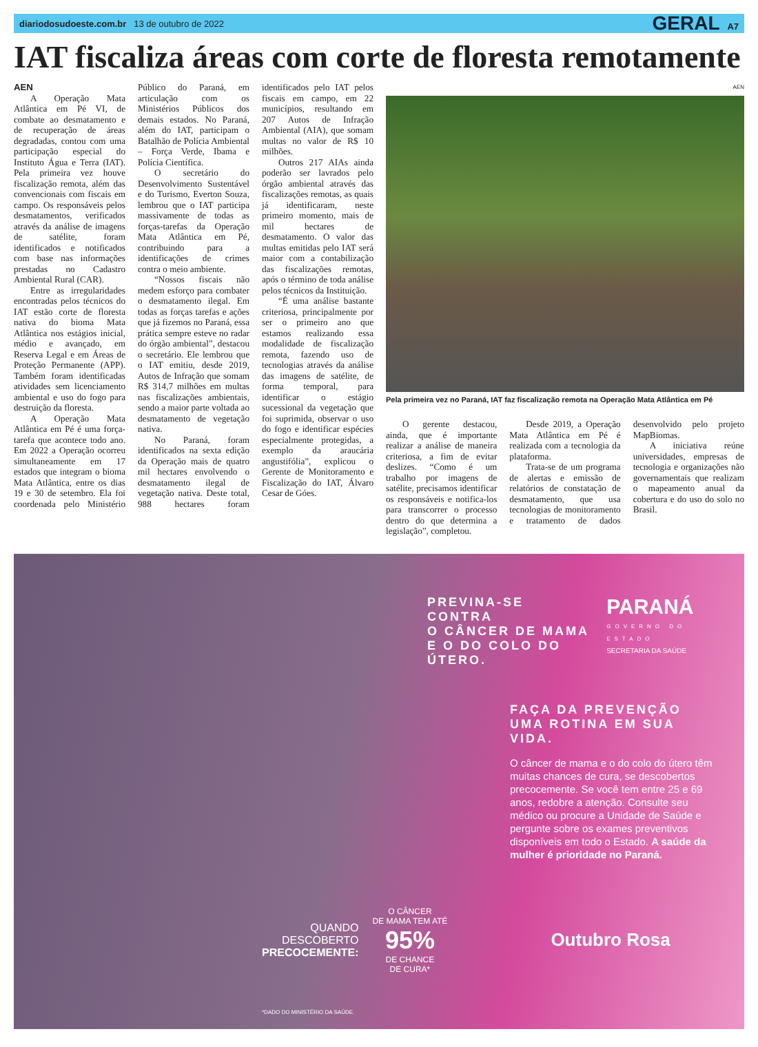diariodosudoeste.com.br 13 de outubro de 2022 GERAL A7
IAT fiscaliza áreas com corte de floresta remotamente
AEN
A Operação Mata Atlântica em Pé VI, de combate ao desmatamento e de recuperação de áreas degradadas, contou com uma participação especial do Instituto Água e Terra (IAT). Pela primeira vez houve fiscalização remota, além das convencionais com fiscais em campo. Os responsáveis pelos desmatamentos, verificados através da análise de imagens de satélite, foram identificados e notificados com base nas informações prestadas no Cadastro Ambiental Rural (CAR).
Entre as irregularidades encontradas pelos técnicos do IAT estão corte de floresta nativa do bioma Mata Atlântica nos estágios inicial, médio e avançado, em Reserva Legal e em Áreas de Proteção Permanente (APP). Também foram identificadas atividades sem licenciamento ambiental e uso do fogo para destruição da floresta.
A Operação Mata Atlântica em Pé é uma força-tarefa que acontece todo ano. Em 2022 a Operação ocorreu simultaneamente em 17 estados que integram o bioma Mata Atlântica, entre os dias 19 e 30 de setembro. Ela foi coordenada pelo Ministério Público do Paraná, em articulação com os Ministérios Públicos dos demais estados. No Paraná, além do IAT, participam o Batalhão de Polícia Ambiental – Força Verde, Ibama e Polícia Científica.
O secretário do Desenvolvimento Sustentável e do Turismo, Everton Souza, lembrou que o IAT participa massivamente de todas as forças-tarefas da Operação Mata Atlântica em Pé, contribuindo para a identificações de crimes contra o meio ambiente.
“Nossos fiscais não medem esforço para combater o desmatamento ilegal. Em todas as forças tarefas e ações que já fizemos no Paraná, essa prática sempre esteve no radar do órgão ambiental”, destacou o secretário. Ele lembrou que o IAT emitiu, desde 2019, Autos de Infração que somam R$ 314,7 milhões em multas nas fiscalizações ambientais, sendo a maior parte voltada ao desmatamento de vegetação nativa.
No Paraná, foram identificados na sexta edição da Operação mais de quatro mil hectares envolvendo o desmatamento ilegal de vegetação nativa. Deste total, 988 hectares foram identificados pelo IAT pelos fiscais em campo, em 22 municípios, resultando em 207 Autos de Infração Ambiental (AIA), que somam multas no valor de R$ 10 milhões.
Outros 217 AIAs ainda poderão ser lavrados pelo órgão ambiental através das fiscalizações remotas, as quais já identificaram, neste primeiro momento, mais de mil hectares de desmatamento. O valor das multas emitidas pelo IAT será maior com a contabilização das fiscalizações remotas, após o término de toda análise pelos técnicos da Instituição.
“É uma análise bastante criteriosa, principalmente por ser o primeiro ano que estamos realizando essa modalidade de fiscalização remota, fazendo uso de tecnologias através da análise das imagens de satélite, de forma temporal, para identificar o estágio sucessional da vegetação que foi suprimida, observar o uso do fogo e identificar espécies especialmente protegidas, a exemplo da araucária angustifólia”, explicou o Gerente de Monitoramento e Fiscalização do IAT, Álvaro Cesar de Góes.
AEN
Pela primeira vez no Paraná, IAT faz fiscalização remota na Operação Mata Atlântica em Pé
O gerente destacou, ainda, que é importante realizar a análise de maneira criteriosa, a fim de evitar deslizes. “Como é um trabalho por imagens de satélite, precisamos identificar os responsáveis e notifica-los para transcorrer o processo dentro do que determina a legislação”, completou.
Desde 2019, a Operação Mata Atlântica em Pé é realizada com a tecnologia da plataforma.
Trata-se de um programa de alertas e emissão de relatórios de constatação de desmatamento, que usa tecnologias de monitoramento e tratamento de dados desenvolvido pelo projeto MapBiomas.
A iniciativa reúne universidades, empresas de tecnologia e organizações não governamentais que realizam o mapeamento anual da cobertura e do uso do solo no Brasil.
PREVINA-SE CONTRA
O CÂNCER DE MAMA
E O DO COLO DO ÚTERO.
PARANÁ
GOVERNO DO ESTADO
SECRETARIA DA SAÚDE
FAÇA DA PREVENÇÃO
UMA ROTINA EM SUA VIDA.
O câncer de mama e o do colo do útero têm muitas chances de cura, se descobertos precocemente. Se você tem entre 25 e 69 anos, redobre a atenção. Consulte seu médico ou procure a Unidade de Saúde e pergunte sobre os exames preventivos disponíveis em todo o Estado. A saúde da mulher é prioridade no Paraná.
QUANDO
DESCOBERTO
PRECOCEMENTE:
O CÂNCER
DE MAMA TEM ATÉ
95%
DE CHANCE
DE CURA*
Outubro Rosa
*DADO DO MINISTÉRIO DA SAÚDE.